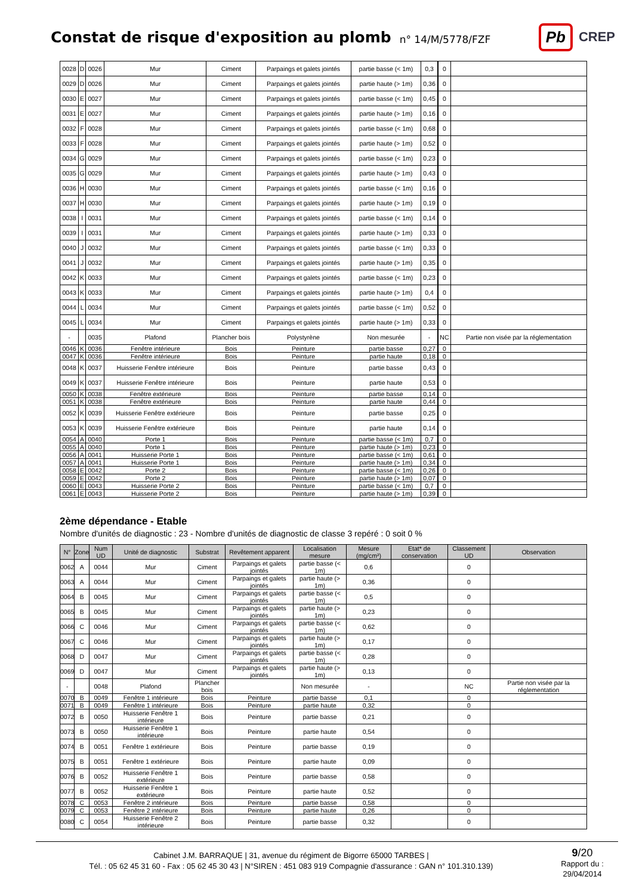Constat de risque d'exposition au plomb
n° 14/M/5778/FZF
Pb CREP
| 0028 | D | 0026 | Mur | Ciment | Parpaings et galets jointés | partie basse (< 1m) | 0,3 | | 0 | |
| 0029 | D | 0026 | Mur | Ciment | Parpaings et galets jointés | partie haute (> 1m) | 0,36 | | 0 | |
| 0030 | E | 0027 | Mur | Ciment | Parpaings et galets jointés | partie basse (< 1m) | 0,45 | | 0 | |
| 0031 | E | 0027 | Mur | Ciment | Parpaings et galets jointés | partie haute (> 1m) | 0,16 | | 0 | |
| 0032 | F | 0028 | Mur | Ciment | Parpaings et galets jointés | partie basse (< 1m) | 0,68 | | 0 | |
| 0033 | F | 0028 | Mur | Ciment | Parpaings et galets jointés | partie haute (> 1m) | 0,52 | | 0 | |
| 0034 | G | 0029 | Mur | Ciment | Parpaings et galets jointés | partie basse (< 1m) | 0,23 | | 0 | |
| 0035 | G | 0029 | Mur | Ciment | Parpaings et galets jointés | partie haute (> 1m) | 0,43 | | 0 | |
| 0036 | H | 0030 | Mur | Ciment | Parpaings et galets jointés | partie basse (< 1m) | 0,16 | | 0 | |
| 0037 | H | 0030 | Mur | Ciment | Parpaings et galets jointés | partie haute (> 1m) | 0,19 | | 0 | |
| 0038 | I | 0031 | Mur | Ciment | Parpaings et galets jointés | partie basse (< 1m) | 0,14 | | 0 | |
| 0039 | I | 0031 | Mur | Ciment | Parpaings et galets jointés | partie haute (> 1m) | 0,33 | | 0 | |
| 0040 | J | 0032 | Mur | Ciment | Parpaings et galets jointés | partie basse (< 1m) | 0,33 | | 0 | |
| 0041 | J | 0032 | Mur | Ciment | Parpaings et galets jointés | partie haute (> 1m) | 0,35 | | 0 | |
| 0042 | K | 0033 | Mur | Ciment | Parpaings et galets jointés | partie basse (< 1m) | 0,23 | | 0 | |
| 0043 | K | 0033 | Mur | Ciment | Parpaings et galets jointés | partie haute (> 1m) | 0,4 | | 0 | |
| 0044 | L | 0034 | Mur | Ciment | Parpaings et galets jointés | partie basse (< 1m) | 0,52 | | 0 | |
| 0045 | L | 0034 | Mur | Ciment | Parpaings et galets jointés | partie haute (> 1m) | 0,33 | | 0 | |
| - | | 0035 | Plafond | Plancher bois | Polystyrène | Non mesurée | - | | NC | Partie non visée par la réglementation |
| 0046 | K | 0036 | Fenêtre intérieure | Bois | Peinture | partie basse | 0,27 | | 0 | |
| 0047 | K | 0036 | Fenêtre intérieure | Bois | Peinture | partie haute | 0,18 | | 0 | |
| 0048 | K | 0037 | Huisserie Fenêtre intérieure | Bois | Peinture | partie basse | 0,43 | | 0 | |
| 0049 | K | 0037 | Huisserie Fenêtre intérieure | Bois | Peinture | partie haute | 0,53 | | 0 | |
| 0050 | K | 0038 | Fenêtre extérieure | Bois | Peinture | partie basse | 0,14 | | 0 | |
| 0051 | K | 0038 | Fenêtre extérieure | Bois | Peinture | partie haute | 0,44 | | 0 | |
| 0052 | K | 0039 | Huisserie Fenêtre extérieure | Bois | Peinture | partie basse | 0,25 | | 0 | |
| 0053 | K | 0039 | Huisserie Fenêtre extérieure | Bois | Peinture | partie haute | 0,14 | | 0 | |
| 0054 | A | 0040 | Porte 1 | Bois | Peinture | partie basse (< 1m) | 0,7 | | 0 | |
| 0055 | A | 0040 | Porte 1 | Bois | Peinture | partie haute (> 1m) | 0,23 | | 0 | |
| 0056 | A | 0041 | Huisserie Porte 1 | Bois | Peinture | partie basse (< 1m) | 0,61 | | 0 | |
| 0057 | A | 0041 | Huisserie Porte 1 | Bois | Peinture | partie haute (> 1m) | 0,34 | | 0 | |
| 0058 | E | 0042 | Porte 2 | Bois | Peinture | partie basse (< 1m) | 0,26 | | 0 | |
| 0059 | E | 0042 | Porte 2 | Bois | Peinture | partie haute (> 1m) | 0,07 | | 0 | |
| 0060 | E | 0043 | Huisserie Porte 2 | Bois | Peinture | partie basse (< 1m) | 0,7 | | 0 | |
| 0061 | E | 0043 | Huisserie Porte 2 | Bois | Peinture | partie haute (> 1m) | 0,39 | | 0 | |
2ème dépendance - Etable
Nombre d'unités de diagnostic : 23 - Nombre d'unités de diagnostic de classe 3 repéré : 0 soit 0 %
| N° | Zone | Num UD | Unité de diagnostic | Substrat | Revêtement apparent | Localisation mesure | Mesure (mg/cm²) | Etat* de conservation | Classement UD | Observation |
| --- | --- | --- | --- | --- | --- | --- | --- | --- | --- | --- |
| 0062 | A | 0044 | Mur | Ciment | Parpaings et galets jointés | partie basse (< 1m) | 0,6 | | 0 | |
| 0063 | A | 0044 | Mur | Ciment | Parpaings et galets jointés | partie haute (> 1m) | 0,36 | | 0 | |
| 0064 | B | 0045 | Mur | Ciment | Parpaings et galets jointés | partie basse (< 1m) | 0,5 | | 0 | |
| 0065 | B | 0045 | Mur | Ciment | Parpaings et galets jointés | partie haute (> 1m) | 0,23 | | 0 | |
| 0066 | C | 0046 | Mur | Ciment | Parpaings et galets jointés | partie basse (< 1m) | 0,62 | | 0 | |
| 0067 | C | 0046 | Mur | Ciment | Parpaings et galets jointés | partie haute (> 1m) | 0,17 | | 0 | |
| 0068 | D | 0047 | Mur | Ciment | Parpaings et galets jointés | partie basse (< 1m) | 0,28 | | 0 | |
| 0069 | D | 0047 | Mur | Ciment | Parpaings et galets jointés | partie haute (> 1m) | 0,13 | | 0 | |
| - | | 0048 | Plafond | Plancher bois | | Non mesurée | - | | NC | Partie non visée par la réglementation |
| 0070 | B | 0049 | Fenêtre 1 intérieure | Bois | Peinture | partie basse | 0,1 | | 0 | |
| 0071 | B | 0049 | Fenêtre 1 intérieure | Bois | Peinture | partie haute | 0,32 | | 0 | |
| 0072 | B | 0050 | Huisserie Fenêtre 1 intérieure | Bois | Peinture | partie basse | 0,21 | | 0 | |
| 0073 | B | 0050 | Huisserie Fenêtre 1 intérieure | Bois | Peinture | partie haute | 0,54 | | 0 | |
| 0074 | B | 0051 | Fenêtre 1 extérieure | Bois | Peinture | partie basse | 0,19 | | 0 | |
| 0075 | B | 0051 | Fenêtre 1 extérieure | Bois | Peinture | partie haute | 0,09 | | 0 | |
| 0076 | B | 0052 | Huisserie Fenêtre 1 extérieure | Bois | Peinture | partie basse | 0,58 | | 0 | |
| 0077 | B | 0052 | Huisserie Fenêtre 1 extérieure | Bois | Peinture | partie haute | 0,52 | | 0 | |
| 0078 | C | 0053 | Fenêtre 2 intérieure | Bois | Peinture | partie basse | 0,58 | | 0 | |
| 0079 | C | 0053 | Fenêtre 2 intérieure | Bois | Peinture | partie haute | 0,26 | | 0 | |
| 0080 | C | 0054 | Huisserie Fenêtre 2 intérieure | Bois | Peinture | partie basse | 0,32 | | 0 | |
Cabinet J.M. BARRAQUE | 31, avenue du régiment de Bigorre 65000 TARBES |
Tél. : 05 62 45 31 60 - Fax : 05 62 45 30 43 | N°SIREN : 451 083 919 Compagnie d'assurance : GAN n° 101.310.139)
9/20
Rapport du :
29/04/2014